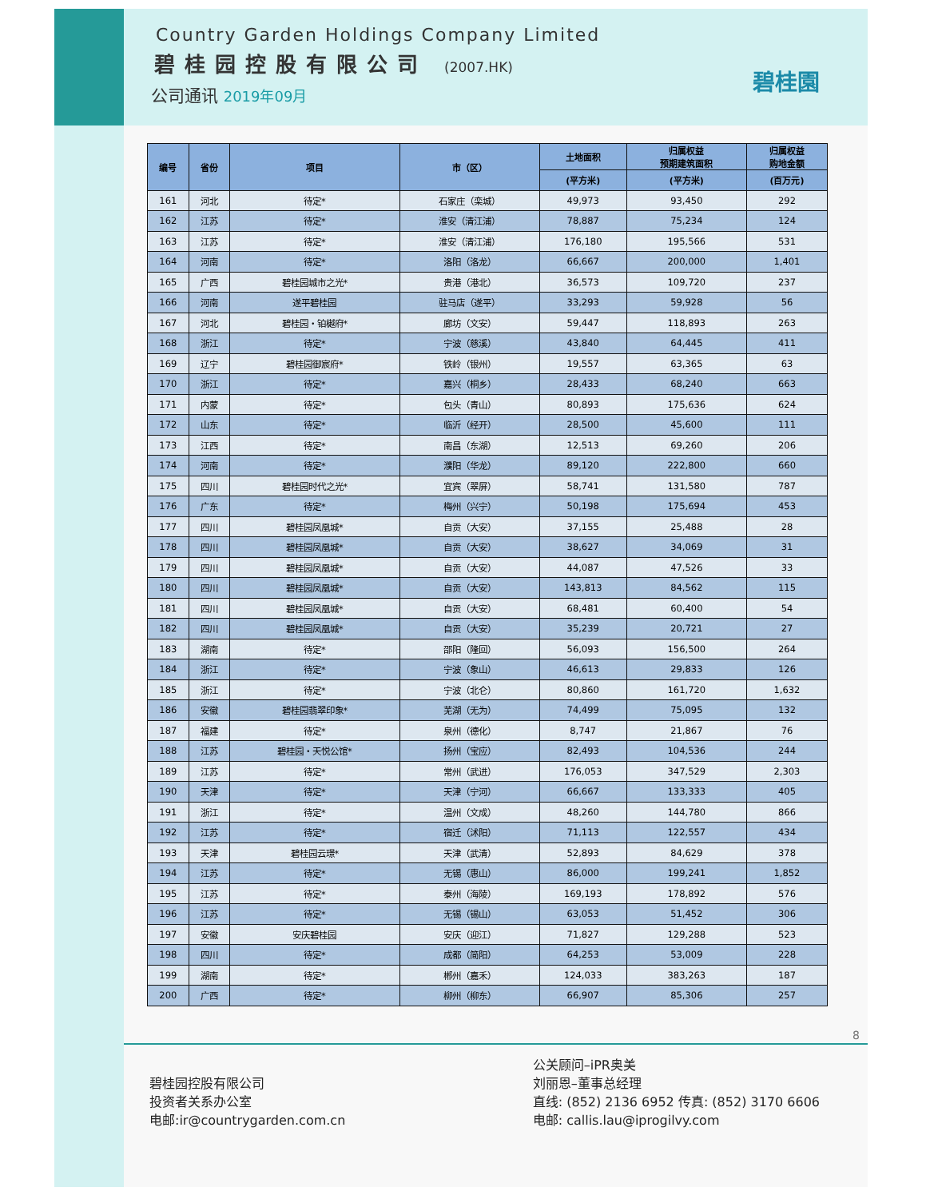Country Garden Holdings Company Limited
碧桂园控股有限公司 (2007.HK)
公司通讯 2019年09月
碧桂園
| 编号 | 省份 | 项目 | 市（区） | 土地面积 | 归属权益 预期建筑面积 | 归属权益 购地金额 |
| --- | --- | --- | --- | --- | --- | --- |
| | | | | (平方米) | (平方米) | (百万元) |
| 161 | 河北 | 待定* | 石家庄（栾城） | 49,973 | 93,450 | 292 |
| 162 | 江苏 | 待定* | 淮安（清江浦） | 78,887 | 75,234 | 124 |
| 163 | 江苏 | 待定* | 淮安（清江浦） | 176,180 | 195,566 | 531 |
| 164 | 河南 | 待定* | 洛阳（洛龙） | 66,667 | 200,000 | 1,401 |
| 165 | 广西 | 碧桂园城市之光* | 贵港（港北） | 36,573 | 109,720 | 237 |
| 166 | 河南 | 遂平碧桂园 | 驻马店（遂平） | 33,293 | 59,928 | 56 |
| 167 | 河北 | 碧桂园・铂樾府* | 廊坊（文安） | 59,447 | 118,893 | 263 |
| 168 | 浙江 | 待定* | 宁波（慈溪） | 43,840 | 64,445 | 411 |
| 169 | 辽宁 | 碧桂园御宸府* | 铁岭（银州） | 19,557 | 63,365 | 63 |
| 170 | 浙江 | 待定* | 嘉兴（桐乡） | 28,433 | 68,240 | 663 |
| 171 | 内蒙 | 待定* | 包头（青山） | 80,893 | 175,636 | 624 |
| 172 | 山东 | 待定* | 临沂（经开） | 28,500 | 45,600 | 111 |
| 173 | 江西 | 待定* | 南昌（东湖） | 12,513 | 69,260 | 206 |
| 174 | 河南 | 待定* | 濮阳（华龙） | 89,120 | 222,800 | 660 |
| 175 | 四川 | 碧桂园时代之光* | 宜宾（翠屏） | 58,741 | 131,580 | 787 |
| 176 | 广东 | 待定* | 梅州（兴宁） | 50,198 | 175,694 | 453 |
| 177 | 四川 | 碧桂园凤凰城* | 自贡（大安） | 37,155 | 25,488 | 28 |
| 178 | 四川 | 碧桂园凤凰城* | 自贡（大安） | 38,627 | 34,069 | 31 |
| 179 | 四川 | 碧桂园凤凰城* | 自贡（大安） | 44,087 | 47,526 | 33 |
| 180 | 四川 | 碧桂园凤凰城* | 自贡（大安） | 143,813 | 84,562 | 115 |
| 181 | 四川 | 碧桂园凤凰城* | 自贡（大安） | 68,481 | 60,400 | 54 |
| 182 | 四川 | 碧桂园凤凰城* | 自贡（大安） | 35,239 | 20,721 | 27 |
| 183 | 湖南 | 待定* | 邵阳（隆回） | 56,093 | 156,500 | 264 |
| 184 | 浙江 | 待定* | 宁波（象山） | 46,613 | 29,833 | 126 |
| 185 | 浙江 | 待定* | 宁波（北仑） | 80,860 | 161,720 | 1,632 |
| 186 | 安徽 | 碧桂园翡翠印象* | 芜湖（无为） | 74,499 | 75,095 | 132 |
| 187 | 福建 | 待定* | 泉州（德化） | 8,747 | 21,867 | 76 |
| 188 | 江苏 | 碧桂园・天悦公馆* | 扬州（宝应） | 82,493 | 104,536 | 244 |
| 189 | 江苏 | 待定* | 常州（武进） | 176,053 | 347,529 | 2,303 |
| 190 | 天津 | 待定* | 天津（宁河） | 66,667 | 133,333 | 405 |
| 191 | 浙江 | 待定* | 温州（文成） | 48,260 | 144,780 | 866 |
| 192 | 江苏 | 待定* | 宿迁（沭阳） | 71,113 | 122,557 | 434 |
| 193 | 天津 | 碧桂园云璟* | 天津（武清） | 52,893 | 84,629 | 378 |
| 194 | 江苏 | 待定* | 无锡（惠山） | 86,000 | 199,241 | 1,852 |
| 195 | 江苏 | 待定* | 泰州（海陵） | 169,193 | 178,892 | 576 |
| 196 | 江苏 | 待定* | 无锡（锡山） | 63,053 | 51,452 | 306 |
| 197 | 安徽 | 安庆碧桂园 | 安庆（迎江） | 71,827 | 129,288 | 523 |
| 198 | 四川 | 待定* | 成都（简阳） | 64,253 | 53,009 | 228 |
| 199 | 湖南 | 待定* | 郴州（嘉禾） | 124,033 | 383,263 | 187 |
| 200 | 广西 | 待定* | 柳州（柳东） | 66,907 | 85,306 | 257 |
8
碧桂园控股有限公司
投资者关系办公室
电邮:ir@countrygarden.com.cn
公关顾问–iPR奥美
刘丽恩–董事总经理
直线: (852) 2136 6952 传真: (852) 3170 6606
电邮: callis.lau@iprogilvy.com